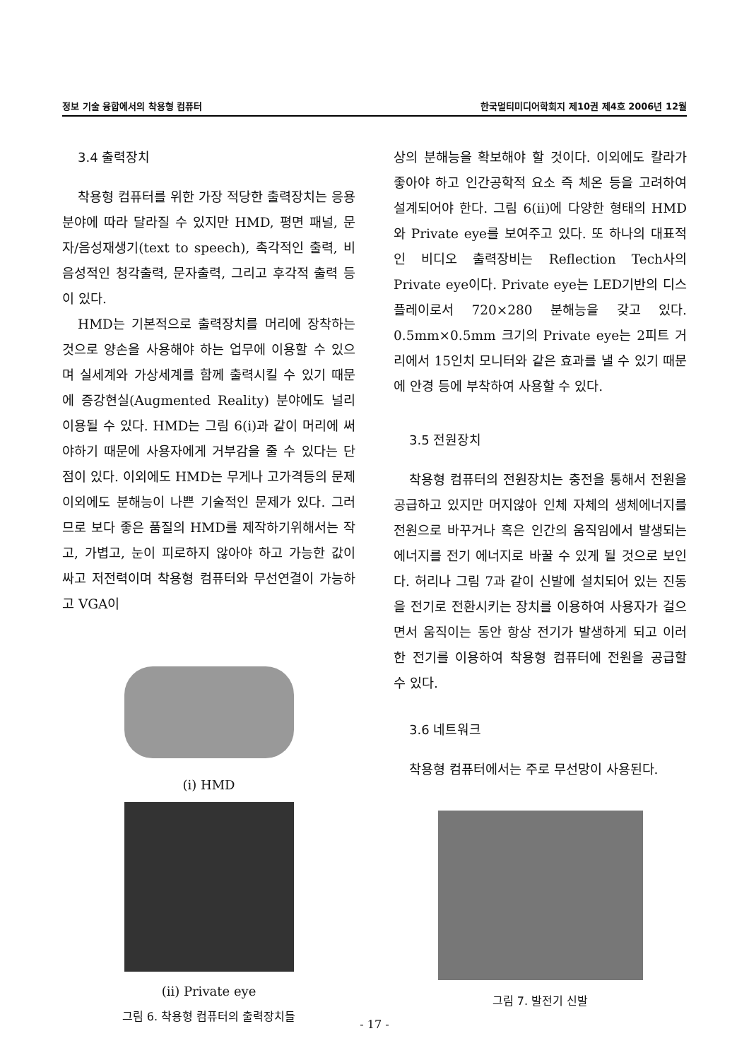정보 기술 융합에서의 착용형 컴퓨터 한국멀티미디어학회지 제10권 제4호 2006년 12월
3.4 출력장치
착용형 컴퓨터를 위한 가장 적당한 출력장치는 응용분야에 따라 달라질 수 있지만 HMD, 평면 패널, 문자/음성재생기(text to speech), 촉각적인 출력, 비음성적인 청각출력, 문자출력, 그리고 후각적 출력 등이 있다.
HMD는 기본적으로 출력장치를 머리에 장착하는 것으로 양손을 사용해야 하는 업무에 이용할 수 있으며 실세계와 가상세계를 함께 출력시킬 수 있기 때문에 증강현실(Augmented Reality) 분야에도 널리 이용될 수 있다. HMD는 그림 6(i)과 같이 머리에 써야하기 때문에 사용자에게 거부감을 줄 수 있다는 단점이 있다. 이외에도 HMD는 무게나 고가격등의 문제이외에도 분해능이 나쁜 기술적인 문제가 있다. 그러므로 보다 좋은 품질의 HMD를 제작하기위해서는 작고, 가볍고, 눈이 피로하지 않아야 하고 가능한 값이 싸고 저전력이며 착용형 컴퓨터와 무선연결이 가능하고 VGA이
(i) HMD
(ii) Private eye
그림 6. 착용형 컴퓨터의 출력장치들
상의 분해능을 확보해야 할 것이다. 이외에도 칼라가 좋아야 하고 인간공학적 요소 즉 체온 등을 고려하여 설계되어야 한다. 그림 6(ii)에 다양한 형태의 HMD와 Private eye를 보여주고 있다. 또 하나의 대표적인 비디오 출력장비는 Reflection Tech사의 Private eye이다. Private eye는 LED기반의 디스플레이로서 720×280 분해능을 갖고 있다. 0.5mm×0.5mm 크기의 Private eye는 2피트 거리에서 15인치 모니터와 같은 효과를 낼 수 있기 때문에 안경 등에 부착하여 사용할 수 있다.
3.5 전원장치
착용형 컴퓨터의 전원장치는 충전을 통해서 전원을 공급하고 있지만 머지않아 인체 자체의 생체에너지를 전원으로 바꾸거나 혹은 인간의 움직임에서 발생되는 에너지를 전기 에너지로 바꿀 수 있게 될 것으로 보인다. 허리나 그림 7과 같이 신발에 설치되어 있는 진동을 전기로 전환시키는 장치를 이용하여 사용자가 걸으면서 움직이는 동안 항상 전기가 발생하게 되고 이러한 전기를 이용하여 착용형 컴퓨터에 전원을 공급할 수 있다.
3.6 네트워크
착용형 컴퓨터에서는 주로 무선망이 사용된다.
그림 7. 발전기 신발
- 17 -